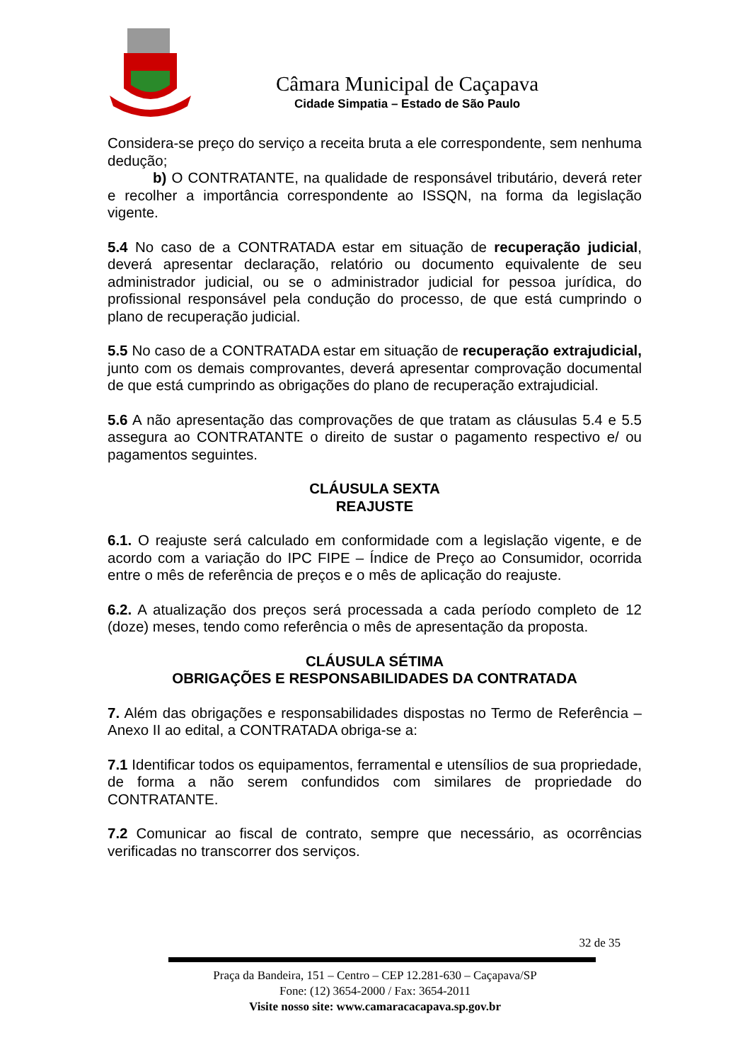Câmara Municipal de Caçapava
Cidade Simpatia – Estado de São Paulo
Considera-se preço do serviço a receita bruta a ele correspondente, sem nenhuma dedução;
b) O CONTRATANTE, na qualidade de responsável tributário, deverá reter e recolher a importância correspondente ao ISSQN, na forma da legislação vigente.
5.4 No caso de a CONTRATADA estar em situação de recuperação judicial, deverá apresentar declaração, relatório ou documento equivalente de seu administrador judicial, ou se o administrador judicial for pessoa jurídica, do profissional responsável pela condução do processo, de que está cumprindo o plano de recuperação judicial.
5.5 No caso de a CONTRATADA estar em situação de recuperação extrajudicial, junto com os demais comprovantes, deverá apresentar comprovação documental de que está cumprindo as obrigações do plano de recuperação extrajudicial.
5.6 A não apresentação das comprovações de que tratam as cláusulas 5.4 e 5.5 assegura ao CONTRATANTE o direito de sustar o pagamento respectivo e/ ou pagamentos seguintes.
CLÁUSULA SEXTA
REAJUSTE
6.1. O reajuste será calculado em conformidade com a legislação vigente, e de acordo com a variação do IPC FIPE – Índice de Preço ao Consumidor, ocorrida entre o mês de referência de preços e o mês de aplicação do reajuste.
6.2. A atualização dos preços será processada a cada período completo de 12 (doze) meses, tendo como referência o mês de apresentação da proposta.
CLÁUSULA SÉTIMA
OBRIGAÇÕES E RESPONSABILIDADES DA CONTRATADA
7. Além das obrigações e responsabilidades dispostas no Termo de Referência – Anexo II ao edital, a CONTRATADA obriga-se a:
7.1 Identificar todos os equipamentos, ferramental e utensílios de sua propriedade, de forma a não serem confundidos com similares de propriedade do CONTRATANTE.
7.2 Comunicar ao fiscal de contrato, sempre que necessário, as ocorrências verificadas no transcorrer dos serviços.
32 de 35
Praça da Bandeira, 151 – Centro – CEP 12.281-630 – Caçapava/SP
Fone: (12) 3654-2000 / Fax: 3654-2011
Visite nosso site: www.camaracacapava.sp.gov.br